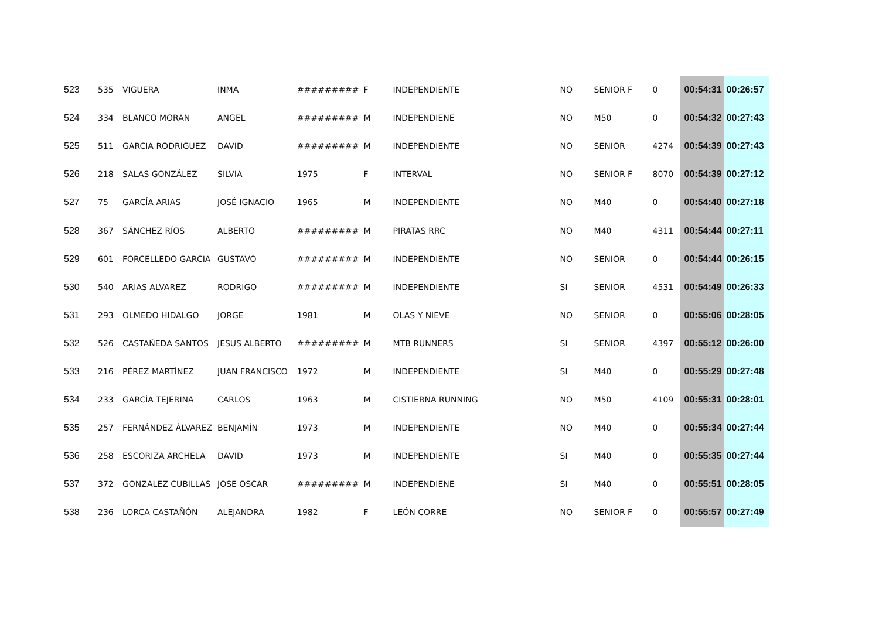| 523 | 535 | VIGUERA | INMA | ######### | F | INDEPENDIENTE | NO | SENIOR F | 0 | 00:54:31 | 00:26:57 |
| 524 | 334 | BLANCO MORAN | ANGEL | ######### | M | INDEPENDIENE | NO | M50 | 0 | 00:54:32 | 00:27:43 |
| 525 | 511 | GARCIA RODRIGUEZ | DAVID | ######### | M | INDEPENDIENTE | NO | SENIOR | 4274 | 00:54:39 | 00:27:43 |
| 526 | 218 | SALAS GONZÁLEZ | SILVIA | 1975 | F | INTERVAL | NO | SENIOR F | 8070 | 00:54:39 | 00:27:12 |
| 527 | 75 | GARCÍA ARIAS | JOSÉ IGNACIO | 1965 | M | INDEPENDIENTE | NO | M40 | 0 | 00:54:40 | 00:27:18 |
| 528 | 367 | SÁNCHEZ RÍOS | ALBERTO | ######### | M | PIRATAS RRC | NO | M40 | 4311 | 00:54:44 | 00:27:11 |
| 529 | 601 | FORCELLEDO GARCIA | GUSTAVO | ######### | M | INDEPENDIENTE | NO | SENIOR | 0 | 00:54:44 | 00:26:15 |
| 530 | 540 | ARIAS ALVAREZ | RODRIGO | ######### | M | INDEPENDIENTE | SI | SENIOR | 4531 | 00:54:49 | 00:26:33 |
| 531 | 293 | OLMEDO HIDALGO | JORGE | 1981 | M | OLAS Y NIEVE | NO | SENIOR | 0 | 00:55:06 | 00:28:05 |
| 532 | 526 | CASTAÑEDA SANTOS | JESUS ALBERTO | ######### | M | MTB RUNNERS | SI | SENIOR | 4397 | 00:55:12 | 00:26:00 |
| 533 | 216 | PÉREZ MARTÍNEZ | JUAN FRANCISCO | 1972 | M | INDEPENDIENTE | SI | M40 | 0 | 00:55:29 | 00:27:48 |
| 534 | 233 | GARCÍA TEJERINA | CARLOS | 1963 | M | CISTIERNA RUNNING | NO | M50 | 4109 | 00:55:31 | 00:28:01 |
| 535 | 257 | FERNÁNDEZ ÁLVAREZ | BENJAMÍN | 1973 | M | INDEPENDIENTE | NO | M40 | 0 | 00:55:34 | 00:27:44 |
| 536 | 258 | ESCORIZA ARCHELA | DAVID | 1973 | M | INDEPENDIENTE | SI | M40 | 0 | 00:55:35 | 00:27:44 |
| 537 | 372 | GONZALEZ CUBILLAS | JOSE OSCAR | ######### | M | INDEPENDIENE | SI | M40 | 0 | 00:55:51 | 00:28:05 |
| 538 | 236 | LORCA CASTAÑÓN | ALEJANDRA | 1982 | F | LEÓN CORRE | NO | SENIOR F | 0 | 00:55:57 | 00:27:49 |